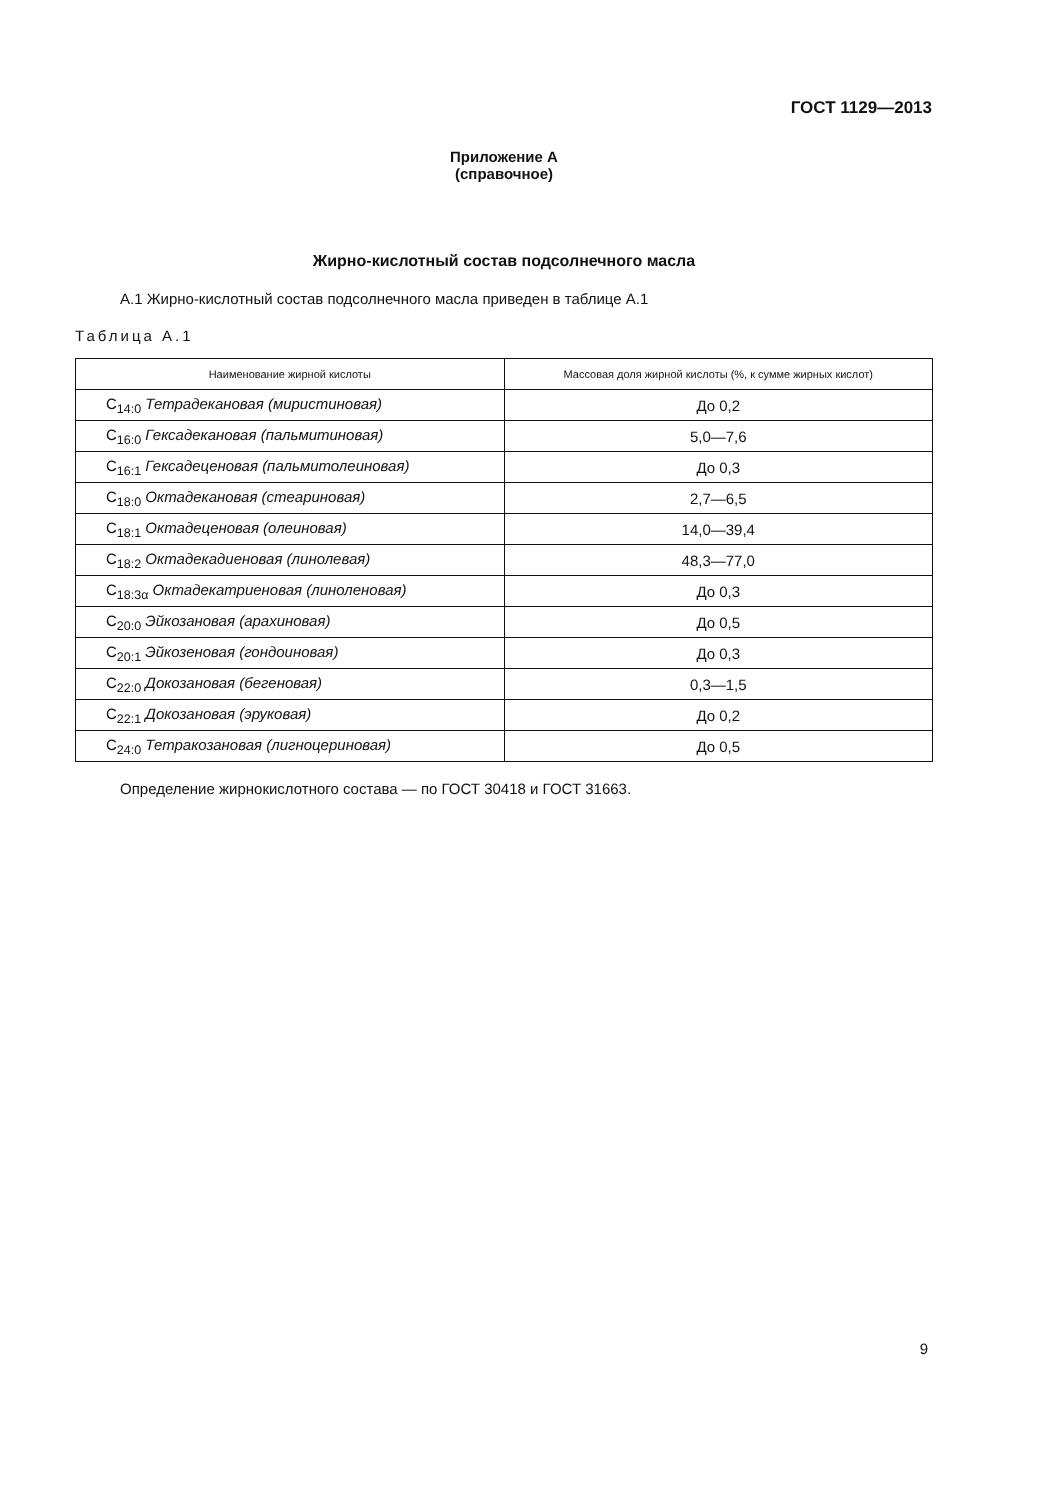ГОСТ 1129—2013
Приложение А
(справочное)
Жирно-кислотный состав подсолнечного масла
А.1 Жирно-кислотный состав подсолнечного масла приведен в таблице А.1
Таблица А.1
| Наименование жирной кислоты | Массовая доля жирной кислоты (%, к сумме жирных кислот) |
| --- | --- |
| C<sub>14:0</sub> Тетрадекановая (миристиновая) | До 0,2 |
| C<sub>16:0</sub> Гексадекановая (пальмитиновая) | 5,0—7,6 |
| C<sub>16:1</sub> Гексадеценовая (пальмитолеиновая) | До 0,3 |
| C<sub>18:0</sub> Октадекановая (стеариновая) | 2,7—6,5 |
| C<sub>18:1</sub> Октадеценовая (олеиновая) | 14,0—39,4 |
| C<sub>18:2</sub> Октадекадиеновая (линолевая) | 48,3—77,0 |
| C<sub>18:3α</sub> Октадекатриеновая (линоленовая) | До 0,3 |
| C<sub>20:0</sub> Эйкозановая (арахиновая) | До 0,5 |
| C<sub>20:1</sub> Эйкозеновая (гондоиновая) | До 0,3 |
| C<sub>22:0</sub> Докозановая (бегеновая) | 0,3—1,5 |
| C<sub>22:1</sub> Докозановая (эруковая) | До 0,2 |
| C<sub>24:0</sub> Тетракозановая (лигноцериновая) | До 0,5 |
Определение жирнокислотного состава — по ГОСТ 30418 и ГОСТ 31663.
9